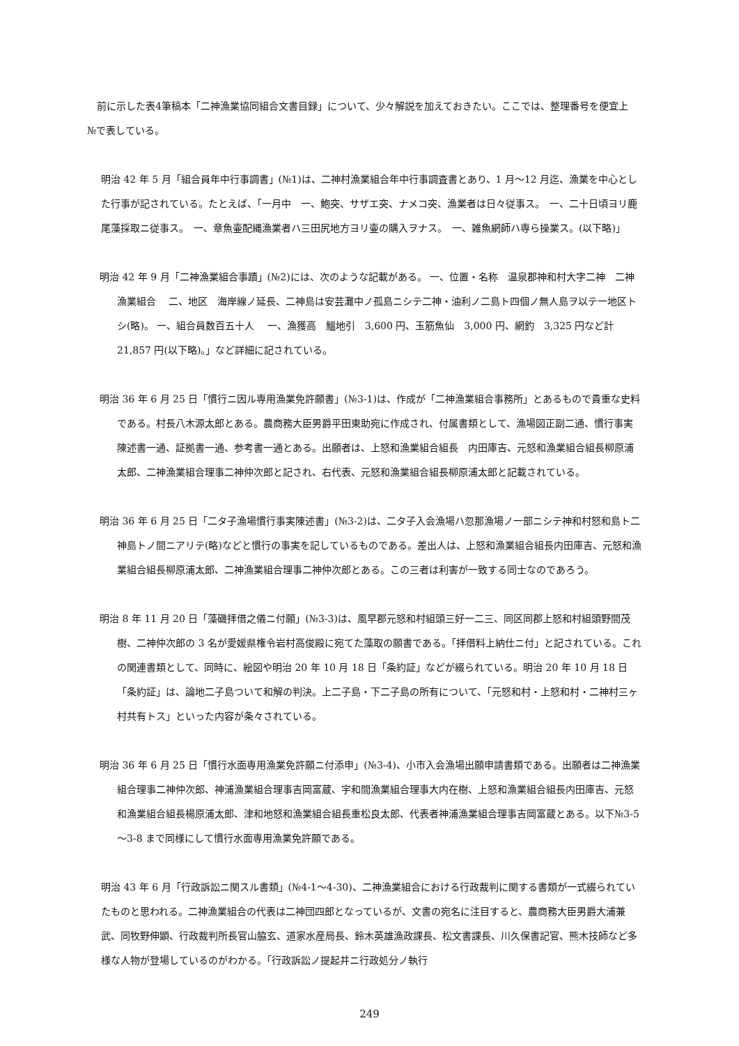前に示した表4筆稿本「二神漁業協同組合文書目録」について、少々解説を加えておきたい。ここでは、整理番号を便宜上№で表している。
明治 42 年 5 月「組合員年中行事調書」(№1)は、二神村漁業組合年中行事調査書とあり、1 月～12 月迄、漁業を中心とした行事が記されている。たとえば、「一月中　一、鮑突、サザエ突、ナメコ突、漁業者は日々従事ス。　一、二十日頃ヨリ鹿尾藻採取ニ従事ス。　一、章魚壷配縄漁業者ハ三田尻地方ヨリ壷の購入ヲナス。　一、雑魚網師ハ専ら操業ス。(以下略)」
明治 42 年 9 月「二神漁業組合事蹟」(№2)には、次のような記載がある。 一、位置・名称　温泉郡神和村大字二神　二神漁業組合　 二、地区　海岸線ノ延長、二神島は安芸灘中ノ孤島ニシテ二神・油利ノ二島ト四個ノ無人島ヲ以テ一地区トシ(略)。 一、組合員数百五十人　 一、漁獲高　鰮地引　3,600 円、玉筋魚仙　3,000 円、網釣　3,325 円など計 21,857 円(以下略)。」など詳細に記されている。
明治 36 年 6 月 25 日「慣行ニ因ル専用漁業免許願書」(№3-1)は、作成が「二神漁業組合事務所」とあるもので貴重な史料である。村長八木源太郎とある。農商務大臣男爵平田東助宛に作成され、付属書類として、漁場図正副二通、慣行事実陳述書一通、証拠書一通、参考書一通とある。出願者は、上怒和漁業組合組長　内田庫吉、元怒和漁業組合組長柳原浦太郎、二神漁業組合理事二神仲次郎と記され、右代表、元怒和漁業組合組長柳原浦太郎と記載されている。
明治 36 年 6 月 25 日「二タ子漁場慣行事実陳述書」(№3-2)は、二タ子入会漁場ハ忽那漁場ノ一部ニシテ神和村怒和島ト二神島トノ間ニアリテ(略)などと慣行の事実を記しているものである。差出人は、上怒和漁業組合組長内田庫吉、元怒和漁業組合組長柳原浦太郎、二神漁業組合理事二神仲次郎とある。この三者は利害が一致する同士なのであろう。
明治 8 年 11 月 20 日「藻磯拝借之儀ニ付願」(№3-3)は、風早郡元怒和村組頭三好一二三、同区同郡上怒和村組頭野間茂樹、二神仲次郎の 3 名が愛媛県権令岩村高俊殿に宛てた藻取の願書である。「拝借料上納仕ニ付」と記されている。これの関連書類として、同時に、絵図や明治 20 年 10 月 18 日「条約証」などが綴られている。明治 20 年 10 月 18 日「条約証」は、論地二子島ついて和解の判決。上二子島・下二子島の所有について、「元怒和村・上怒和村・二神村三ヶ村共有トス」といった内容が条々されている。
明治 36 年 6 月 25 日「慣行水面専用漁業免許願ニ付添申」(№3-4)、小市入会漁場出願申請書類である。出願者は二神漁業組合理事二神仲次郎、神浦漁業組合理事吉岡富蔵、宇和間漁業組合理事大内在樹、上怒和漁業組合組長内田庫吉、元怒和漁業組合組長楊原浦太郎、津和地怒和漁業組合組長重松良太郎、代表者神浦漁業組合理事吉岡富蔵とある。以下№3-5～3-8 まで同様にして慣行水面専用漁業免許願である。
明治 43 年 6 月「行政訴訟ニ関スル書類」(№4-1～4-30)、二神漁業組合における行政裁判に関する書類が一式綴られていたものと思われる。二神漁業組合の代表は二神団四郎となっているが、文書の宛名に注目すると、農商務大臣男爵大浦兼武、同牧野伸顕、行政裁判所長官山脇玄、道家水産局長、鈴木英雄漁政課長、松文書課長、川久保書記官、熊木技師など多様な人物が登場しているのがわかる。「行政訴訟ノ提起并ニ行政処分ノ執行
249